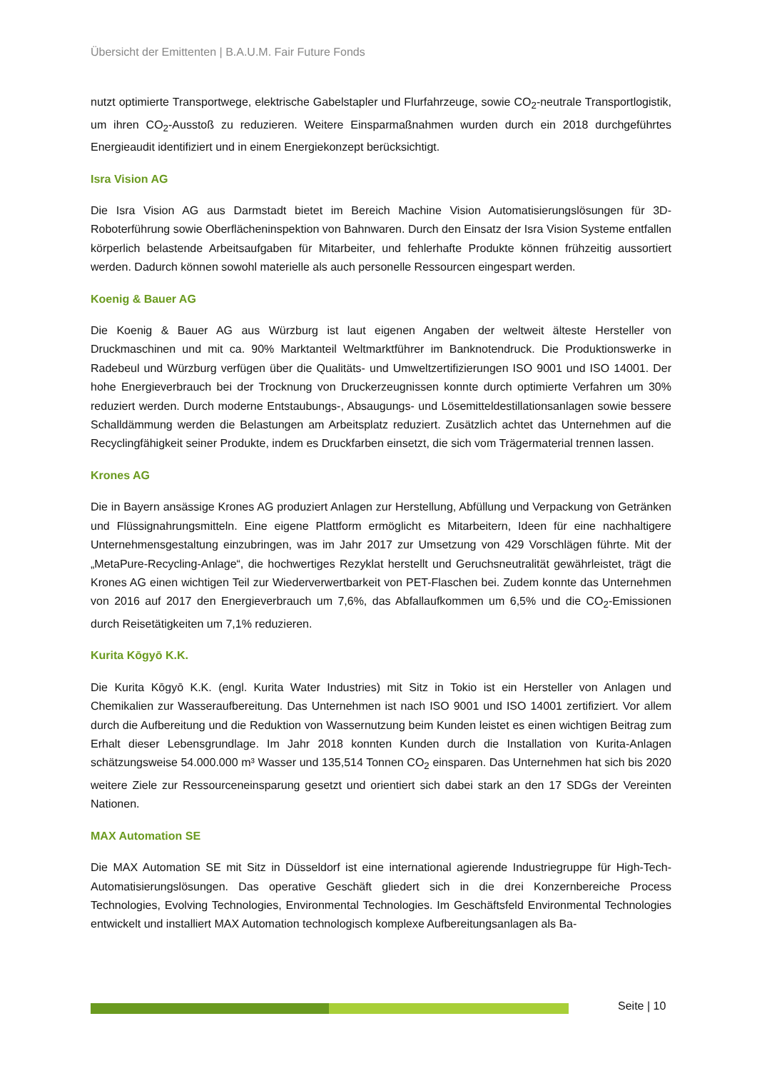Übersicht der Emittenten | B.A.U.M. Fair Future Fonds
nutzt optimierte Transportwege, elektrische Gabelstapler und Flurfahrzeuge, sowie CO<sub>2</sub>-neutrale Transportlogistik, um ihren CO<sub>2</sub>-Ausstoß zu reduzieren. Weitere Einsparmaßnahmen wurden durch ein 2018 durchgeführtes Energieaudit identifiziert und in einem Energiekonzept berücksichtigt.
Isra Vision AG
Die Isra Vision AG aus Darmstadt bietet im Bereich Machine Vision Automatisierungslösungen für 3D-Roboterführung sowie Oberflächeninspektion von Bahnwaren. Durch den Einsatz der Isra Vision Systeme entfallen körperlich belastende Arbeitsaufgaben für Mitarbeiter, und fehlerhafte Produkte können frühzeitig aussortiert werden. Dadurch können sowohl materielle als auch personelle Ressourcen eingespart werden.
Koenig & Bauer AG
Die Koenig & Bauer AG aus Würzburg ist laut eigenen Angaben der weltweit älteste Hersteller von Druckmaschinen und mit ca. 90% Marktanteil Weltmarktführer im Banknotendruck. Die Produktionswerke in Radebeul und Würzburg verfügen über die Qualitäts- und Umweltzertifizierungen ISO 9001 und ISO 14001. Der hohe Energieverbrauch bei der Trocknung von Druckerzeugnissen konnte durch optimierte Verfahren um 30% reduziert werden. Durch moderne Entstaubungs-, Absaugungs- und Lösemitteldestillationsanlagen sowie bessere Schalldämmung werden die Belastungen am Arbeitsplatz reduziert. Zusätzlich achtet das Unternehmen auf die Recyclingfähigkeit seiner Produkte, indem es Druckfarben einsetzt, die sich vom Trägermaterial trennen lassen.
Krones AG
Die in Bayern ansässige Krones AG produziert Anlagen zur Herstellung, Abfüllung und Verpackung von Getränken und Flüssignahrungsmitteln. Eine eigene Plattform ermöglicht es Mitarbeitern, Ideen für eine nachhaltigere Unternehmensgestaltung einzubringen, was im Jahr 2017 zur Umsetzung von 429 Vorschlägen führte. Mit der „MetaPure-Recycling-Anlage“, die hochwertiges Rezyklat herstellt und Geruchsneutralität gewährleistet, trägt die Krones AG einen wichtigen Teil zur Wiederverwertbarkeit von PET-Flaschen bei. Zudem konnte das Unternehmen von 2016 auf 2017 den Energieverbrauch um 7,6%, das Abfallaufkommen um 6,5% und die CO<sub>2</sub>-Emissionen durch Reisetätigkeiten um 7,1% reduzieren.
Kurita Kōgyō K.K.
Die Kurita Kōgyō K.K. (engl. Kurita Water Industries) mit Sitz in Tokio ist ein Hersteller von Anlagen und Chemikalien zur Wasseraufbereitung. Das Unternehmen ist nach ISO 9001 und ISO 14001 zertifiziert. Vor allem durch die Aufbereitung und die Reduktion von Wassernutzung beim Kunden leistet es einen wichtigen Beitrag zum Erhalt dieser Lebensgrundlage. Im Jahr 2018 konnten Kunden durch die Installation von Kurita-Anlagen schätzungsweise 54.000.000 m³ Wasser und 135,514 Tonnen CO<sub>2</sub> einsparen. Das Unternehmen hat sich bis 2020 weitere Ziele zur Ressourceneinsparung gesetzt und orientiert sich dabei stark an den 17 SDGs der Vereinten Nationen.
MAX Automation SE
Die MAX Automation SE mit Sitz in Düsseldorf ist eine international agierende Industriegruppe für High-Tech-Automatisierungslösungen. Das operative Geschäft gliedert sich in die drei Konzernbereiche Process Technologies, Evolving Technologies, Environmental Technologies. Im Geschäftsfeld Environmental Technologies entwickelt und installiert MAX Automation technologisch komplexe Aufbereitungsanlagen als Ba-
Seite | 10